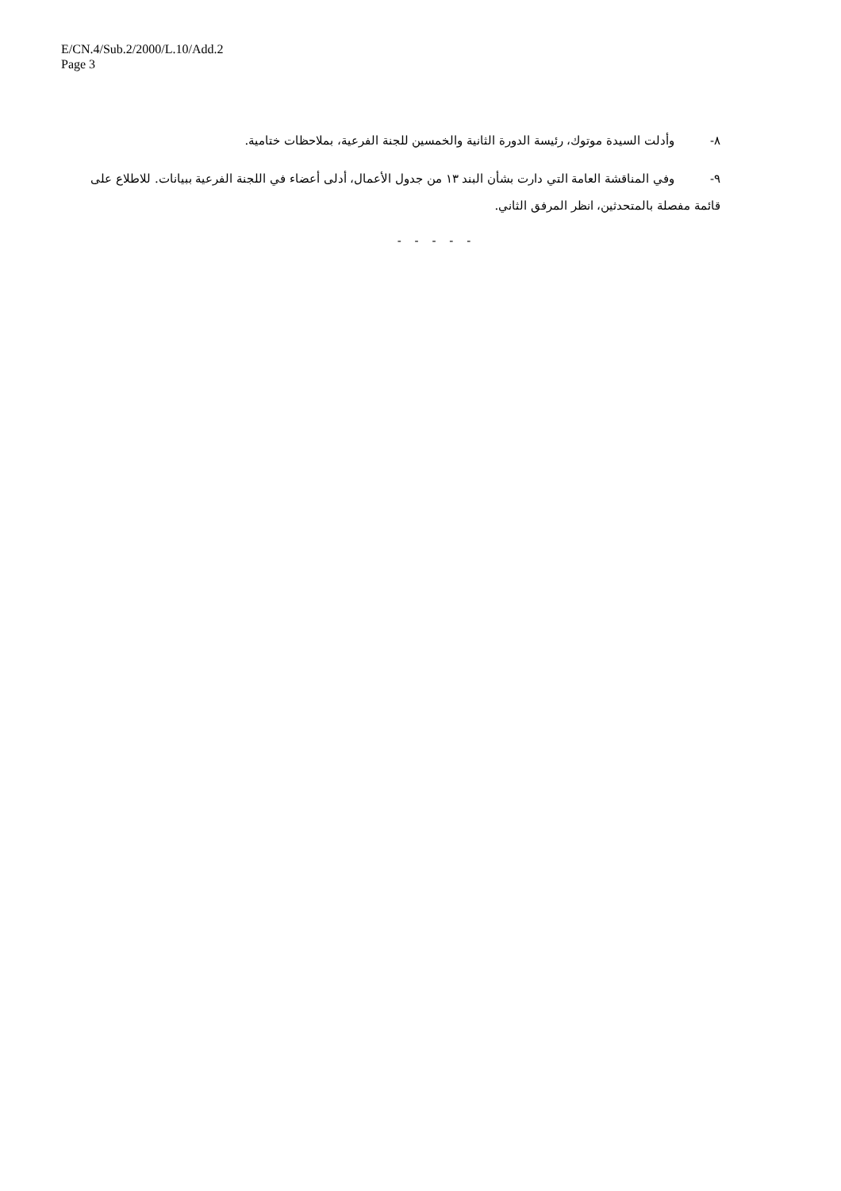E/CN.4/Sub.2/2000/L.10/Add.2
Page 3
٨- وأدلت السيدة موتوك، رئيسة الدورة الثانية والخمسين للجنة الفرعية، بملاحظات ختامية.
٩- وفي المناقشة العامة التي دارت بشأن البند ١٣ من جدول الأعمال، أدلى أعضاء في اللجنة الفرعية ببيانات. للاطلاع على قائمة مفصلة بالمتحدثين، انظر المرفق الثاني.
- - - - -